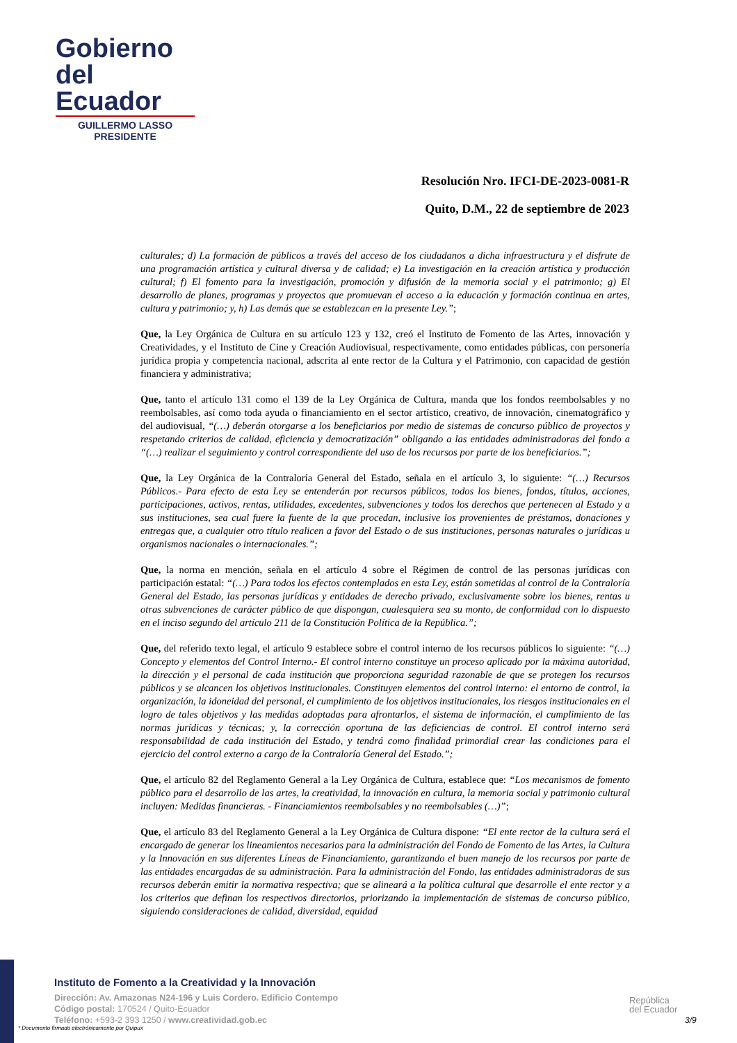Gobierno
del Ecuador
GUILLERMO LASSO
PRESIDENTE
Resolución Nro. IFCI-DE-2023-0081-R
Quito, D.M., 22 de septiembre de 2023
culturales; d) La formación de públicos a través del acceso de los ciudadanos a dicha infraestructura y el disfrute de una programación artística y cultural diversa y de calidad; e) La investigación en la creación artística y producción cultural; f) El fomento para la investigación, promoción y difusión de la memoria social y el patrimonio; g) El desarrollo de planes, programas y proyectos que promuevan el acceso a la educación y formación continua en artes, cultura y patrimonio; y, h) Las demás que se establezcan en la presente Ley.”;
Que, la Ley Orgánica de Cultura en su artículo 123 y 132, creó el Instituto de Fomento de las Artes, innovación y Creatividades, y el Instituto de Cine y Creación Audiovisual, respectivamente, como entidades públicas, con personería jurídica propia y competencia nacional, adscrita al ente rector de la Cultura y el Patrimonio, con capacidad de gestión financiera y administrativa;
Que, tanto el artículo 131 como el 139 de la Ley Orgánica de Cultura, manda que los fondos reembolsables y no reembolsables, así como toda ayuda o financiamiento en el sector artístico, creativo, de innovación, cinematográfico y del audiovisual, “(…) deberán otorgarse a los beneficiarios por medio de sistemas de concurso público de proyectos y respetando criterios de calidad, eficiencia y democratización” obligando a las entidades administradoras del fondo a “(…) realizar el seguimiento y control correspondiente del uso de los recursos por parte de los beneficiarios.”;
Que, la Ley Orgánica de la Contraloría General del Estado, señala en el artículo 3, lo siguiente: “(…) Recursos Públicos.- Para efecto de esta Ley se entenderán por recursos públicos, todos los bienes, fondos, títulos, acciones, participaciones, activos, rentas, utilidades, excedentes, subvenciones y todos los derechos que pertenecen al Estado y a sus instituciones, sea cual fuere la fuente de la que procedan, inclusive los provenientes de préstamos, donaciones y entregas que, a cualquier otro título realicen a favor del Estado o de sus instituciones, personas naturales o jurídicas u organismos nacionales o internacionales.”;
Que, la norma en mención, señala en el artículo 4 sobre el Régimen de control de las personas jurídicas con participación estatal: “(…) Para todos los efectos contemplados en esta Ley, están sometidas al control de la Contraloría General del Estado, las personas jurídicas y entidades de derecho privado, exclusivamente sobre los bienes, rentas u otras subvenciones de carácter público de que dispongan, cualesquiera sea su monto, de conformidad con lo dispuesto en el inciso segundo del artículo 211 de la Constitución Política de la República.”;
Que, del referido texto legal, el artículo 9 establece sobre el control interno de los recursos públicos lo siguiente: “(…) Concepto y elementos del Control Interno.- El control interno constituye un proceso aplicado por la máxima autoridad, la dirección y el personal de cada institución que proporciona seguridad razonable de que se protegen los recursos públicos y se alcancen los objetivos institucionales. Constituyen elementos del control interno: el entorno de control, la organización, la idoneidad del personal, el cumplimiento de los objetivos institucionales, los riesgos institucionales en el logro de tales objetivos y las medidas adoptadas para afrontarlos, el sistema de información, el cumplimiento de las normas jurídicas y técnicas; y, la corrección oportuna de las deficiencias de control. El control interno será responsabilidad de cada institución del Estado, y tendrá como finalidad primordial crear las condiciones para el ejercicio del control externo a cargo de la Contraloría General del Estado.”;
Que, el artículo 82 del Reglamento General a la Ley Orgánica de Cultura, establece que: “Los mecanismos de fomento público para el desarrollo de las artes, la creatividad, la innovación en cultura, la memoria social y patrimonio cultural incluyen: Medidas financieras. - Financiamientos reembolsables y no reembolsables (…)”;
Que, el artículo 83 del Reglamento General a la Ley Orgánica de Cultura dispone: “El ente rector de la cultura será el encargado de generar los lineamientos necesarios para la administración del Fondo de Fomento de las Artes, la Cultura y la Innovación en sus diferentes Líneas de Financiamiento, garantizando el buen manejo de los recursos por parte de las entidades encargadas de su administración. Para la administración del Fondo, las entidades administradoras de sus recursos deberán emitir la normativa respectiva; que se alineará a la política cultural que desarrolle el ente rector y a los criterios que definan los respectivos directorios, priorizando la implementación de sistemas de concurso público, siguiendo consideraciones de calidad, diversidad, equidad
Instituto de Fomento a la Creatividad y la Innovación
Dirección: Av. Amazonas N24-196 y Luis Cordero. Edificio Contempo
Código postal: 170524 / Quito-Ecuador
Teléfono: +593-2 393 1250 / www.creatividad.gob.ec
República
del Ecuador
3/9
* Documento firmado electrónicamente por Quipux